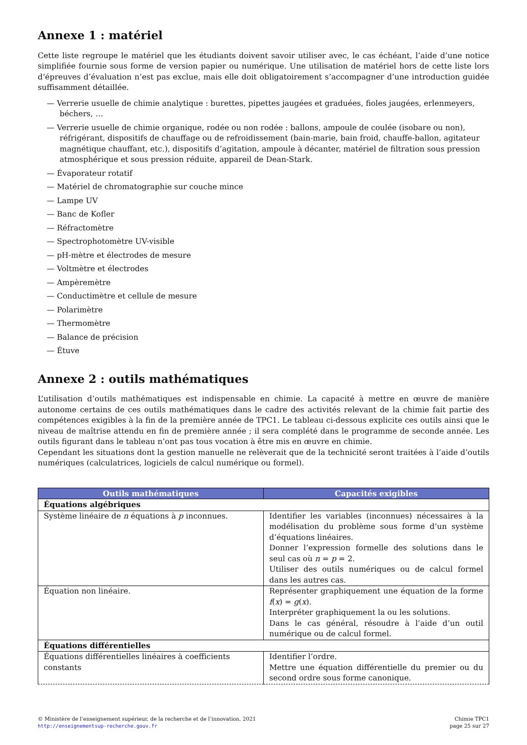Annexe 1 : matériel
Cette liste regroupe le matériel que les étudiants doivent savoir utiliser avec, le cas échéant, l’aide d’une notice simplifiée fournie sous forme de version papier ou numérique. Une utilisation de matériel hors de cette liste lors d’épreuves d’évaluation n’est pas exclue, mais elle doit obligatoirement s’accompagner d’une introduction guidée suffisamment détaillée.
— Verrerie usuelle de chimie analytique : burettes, pipettes jaugées et graduées, fioles jaugées, erlenmeyers, béchers, …
— Verrerie usuelle de chimie organique, rodée ou non rodée : ballons, ampoule de coulée (isobare ou non), réfrigérant, dispositifs de chauffage ou de refroidissement (bain-marie, bain froid, chauffe-ballon, agitateur magnétique chauffant, etc.), dispositifs d’agitation, ampoule à décanter, matériel de filtration sous pression atmosphérique et sous pression réduite, appareil de Dean-Stark.
— Évaporateur rotatif
— Matériel de chromatographie sur couche mince
— Lampe UV
— Banc de Kofler
— Réfractomètre
— Spectrophotomètre UV-visible
— pH-mètre et électrodes de mesure
— Voltmètre et électrodes
— Ampèremètre
— Conductimètre et cellule de mesure
— Polarimètre
— Thermomètre
— Balance de précision
— Étuve
Annexe 2 : outils mathématiques
L’utilisation d’outils mathématiques est indispensable en chimie. La capacité à mettre en œuvre de manière autonome certains de ces outils mathématiques dans le cadre des activités relevant de la chimie fait partie des compétences exigibles à la fin de la première année de TPC1. Le tableau ci-dessous explicite ces outils ainsi que le niveau de maîtrise attendu en fin de première année ; il sera complété dans le programme de seconde année. Les outils figurant dans le tableau n’ont pas tous vocation à être mis en œuvre en chimie.
Cependant les situations dont la gestion manuelle ne relèverait que de la technicité seront traitées à l’aide d’outils numériques (calculatrices, logiciels de calcul numérique ou formel).
| Outils mathématiques | Capacités exigibles |
| --- | --- |
| Équations algébriques | |
| Système linéaire de n équations à p inconnues. | Identifier les variables (inconnues) nécessaires à la modélisation du problème sous forme d’un système d’équations linéaires. Donner l’expression formelle des solutions dans le seul cas où n = p = 2. Utiliser des outils numériques ou de calcul formel dans les autres cas. |
| Équation non linéaire. | Représenter graphiquement une équation de la forme f ( x ) = g ( x ). Interpréter graphiquement la ou les solutions. Dans le cas général, résoudre à l’aide d’un outil numérique ou de calcul formel. |
| Équations différentielles | |
| Équations différentielles linéaires à coefficients constants | Identifier l’ordre. Mettre une équation différentielle du premier ou du second ordre sous forme canonique. |
© Ministère de l’enseignement supérieur, de la recherche et de l’innovation, 2021
http://enseignementsup-recherche.gouv.fr
Chimie TPC1
page 25 sur 27